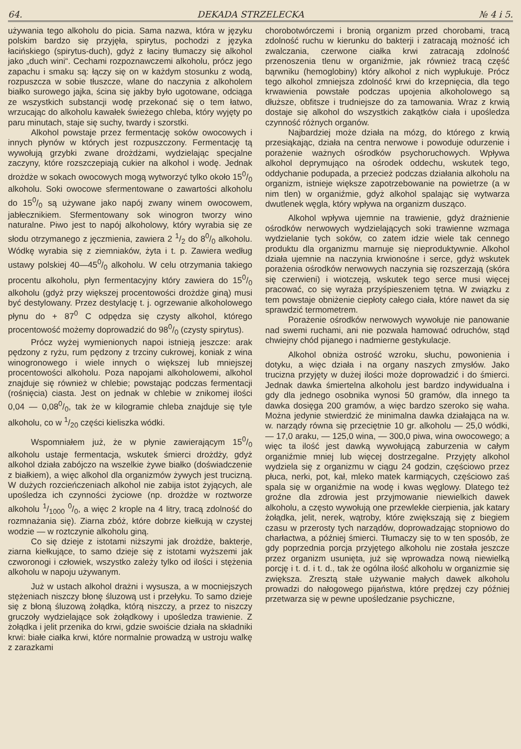64. DEKADA STRZELECKA № 4 i 5.
używania tego alkoholu do picia. Sama nazwa, która w języku polskim bardzo się przyjęła, spirytus, pochodzi z języka łacińskiego (spirytus-duch), gdyż z łaciny tłumaczy się alkohol jako „duch wini“. Cechami rozpoznawczemi alkoholu, prócz jego zapachu i smaku są: łączy się on w każdym stosunku z wodą, rozpuszcza w sobie tłuszcze, wlane do naczynia z alkoholem białko surowego jajka, ścina się jakby było ugotowane, odciąga ze wszystkich substancji wodę przekonać się o tem łatwo, wrzucając do alkoholu kawałek świeżego chleba, który wyjęty po paru minutach, staje się suchy, twardy i szorstki.
Alkohol powstaje przez fermentację soków owocowych i innych płynów w których jest rozpuszczony. Fermentację tą wywołują grzybki zwane drożdżami, wydzielając specjalne zaczyny, które rozszczepiają cukier na alkohol i wodę. Jednak drożdże w sokach owocowych mogą wytworzyć tylko około 150/0 alkoholu. Soki owocowe sfermentowane o zawartości alkoholu do 150/0 są używane jako napój zwany winem owocowem, jabłecznikiem. Sfermentowany sok winogron tworzy wino naturalne. Piwo jest to napój alkoholowy, który wyrabia się ze słodu otrzymanego z jęczmienia, zawiera 2 1/2 do 80/0 alkoholu. Wódkę wyrabia się z ziemniaków, żyta i t. p. Zawiera według ustawy polskiej 40—450/0 alkoholu. W celu otrzymania takiego procentu alkoholu, płyn fermentacyjny który zawiera do 150/0 alkoholu (gdyż przy większej procentowości drożdże giną) musi być destylowany. Przez destylację t. j. ogrzewanie alkoholowego płynu do + 87<sup>0</sup> C odpędza się czysty alkohol, którego procentowość możemy doprowadzić do 980/0 (czysty spirytus).
Prócz wyżej wymienionych napoi istnieją jeszcze: arak pędzony z ryżu, rum pędzony z trzciny cukrowej, koniak z wina winogronowego i wiele innych o większej lub mniejszej procentowości alkoholu. Poza napojami alkoholowemi, alkohol znajduje się również w chlebie; powstając podczas fermentacji (rośnięcia) ciasta. Jest on jednak w chlebie w znikomej ilości 0,04 — 0,080/0, tak że w kilogramie chleba znajduje się tyle alkoholu, co w 1/20 części kieliszka wódki.
Wspomniałem już, że w płynie zawierającym 150/0 alkoholu ustaje fermentacja, wskutek śmierci drożdży, gdyż alkohol działa zabójczo na wszelkie żywe białko (doświadczenie z białkiem), a więc alkohol dla organizmów żywych jest trucizną. W dużych rozcieńczeniach alkohol nie zabija istot żyjących, ale upośledza ich czynności życiowe (np. drożdże w roztworze alkoholu 1/1000 0/0, a więc 2 krople na 4 litry, tracą zdolność do rozmnażania się). Ziarna zbóż, które dobrze kiełkują w czystej wodzie — w roztczynie alkoholu giną.
Co się dzieje z istotami niższymi jak drożdże, bakterje, ziarna kiełkujące, to samo dzieje się z istotami wyższemi jak czworonogi i człowiek, wszystko zależy tylko od ilości i stężenia alkoholu w napoju używanym.
Już w ustach alkohol drażni i wysusza, a w mocniejszych stężeniach niszczy błonę śluzową ust i przełyku. To samo dzieje się z błoną śluzową żołądka, którą niszczy, a przez to niszczy gruczoły wydzielające sok żołądkowy i upośledza trawienie. Z żołądka i jelit przenika do krwi, gdzie swoiście działa na składniki krwi: białe ciałka krwi, które normalnie prowadzą w ustroju walkę z zarazkami
chorobotwórczemi i bronią organizm przed chorobami, tracą zdolność ruchu w kierunku do bakterji i zatracają możność ich zwalczania, czerwone ciałka krwi zatracają zdolność przenoszenia tlenu w organiźmie, jak również tracą część bąrwniku (hemoglobiny) który alkohol z nich wypłukuje. Prócz tego alkohol zmniejsza zdolność krwi do krzepnięcia, dla tego krwawienia powstałe podczas upojenia alkoholowego są dłuższe, obfitsze i trudniejsze do za tamowania. Wraz z krwią dostaje się alkohol do wszystkich zakątków ciała i upośledza czynność różnych organów.
Najbardziej może działa na mózg, do którego z krwią przesiąkając, działa na centra nerwowe i powoduje odurzenie i porażenie ważnych ośrodków psychoruchowych. Wpływa alkohol deprymująco na ośrodek oddechu, wskutek tego, oddychanie podupada, a przecież podczas działania alkoholu na organizm, istnieje większe zapotrzebowanie na powietrze (a w nim tlen) w organiźmie, gdyż alkohol spalając się wytwarza dwutlenek węgla, który wpływa na organizm dusząco.
Alkohol wpływa ujemnie na trawienie, gdyż drażnienie ośrodków nerwowych wydzielających soki trawienne wzmaga wydzielanie tych soków, co zatem idzie wiele tak cennego produktu dla organizmu marnuje się nieproduktywnie. Alkohol działa ujemnie na naczynia krwionośne i serce, gdyż wskutek porażenia ośrodków nerwowych naczynia się rozszerzają (skóra się czerwieni) i wiotczeją, wskutek tego serce musi więcej pracować, co się wyraża przyśpieszeniem tętna. W związku z tem powstaje obniżenie ciepłoty całego ciała, które nawet da się sprawdzić termometrem.
Porażenie ośrodków nerwowych wywołuje nie panowanie nad swemi ruchami, ani nie pozwala hamować odruchów, stąd chwiejny chód pijanego i nadmierne gestykulacje.
Alkohol obniża ostrość wzroku, słuchu, powonienia i dotyku, a więc działa i na organy naszych zmysłów. Jako trucizna przyjęty w dużej ilości może doprowadzić i do śmierci. Jednak dawka śmiertelna alkoholu jest bardzo indywidualna i gdy dla jednego osobnika wynosi 50 gramów, dla innego ta dawka dosięga 200 gramów, a więc bardzo szeroko się waha. Można jedynie stwierdzić że minimalna dawka działająca na w. w. narządy równa się przeciętnie 10 gr. alkoholu — 25,0 wódki, — 17,0 araku, — 125,0 wina, — 300,0 piwa, wina owocowego; a więc ta ilość jest dawką wywołującą zaburzenia w całym organiźmie mniej lub więcej dostrzegalne. Przyjęty alkohol wydziela się z organizmu w ciągu 24 godzin, częściowo przez płuca, nerki, pot, kał, mleko matek karmiących, częściowo zaś spala się w organiźmie na wodę i kwas węglowy. Dlatego też groźne dla zdrowia jest przyjmowanie niewielkich dawek alkoholu, a często wywołują one przewlekłe cierpienia, jak katary żołądka, jelit, nerek, wątroby, które zwiększają się z biegiem czasu w przerosty tych narządów, doprowadzając stopniowo do charłactwa, a później śmierci. Tłumaczy się to w ten sposób, że gdy poprzednia porcja przyjętego alkoholu nie została jeszcze przez organizm usunięta, już się wprowadza nową niewielką porcję i t. d. i t. d., tak że ogólna ilość alkoholu w organizmie się zwiększa. Zresztą stałe używanie małych dawek alkoholu prowadzi do nałogowego pijaństwa, które prędzej czy później przetwarza się w pewne upośledzanie psychiczne,